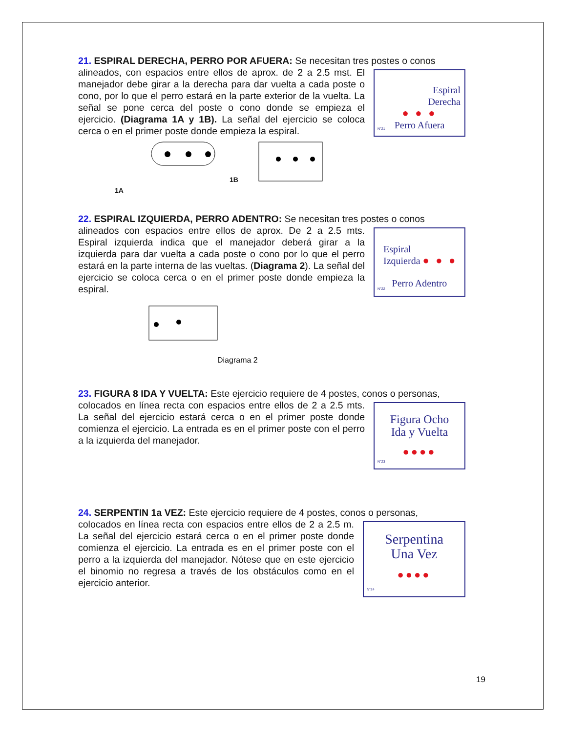21. ESPIRAL DERECHA, PERRO POR AFUERA: Se necesitan tres postes o conos
Espiral
Derecha
● ● ●
Perro Afuera
N°21
alineados, con espacios entre ellos de aprox. de 2 a 2.5 mst. El manejador debe girar a la derecha para dar vuelta a cada poste o cono, por lo que el perro estará en la parte exterior de la vuelta. La señal se pone cerca del poste o cono donde se empieza el ejercicio. (Diagrama 1A y 1B). La señal del ejercicio se coloca cerca o en el primer poste donde empieza la espiral.
1B
1A
22. ESPIRAL IZQUIERDA, PERRO ADENTRO: Se necesitan tres postes o conos
Espiral
Izquierda ● ● ●
Perro Adentro
N°22
alineados con espacios entre ellos de aprox. De 2 a 2.5 mts. Espiral izquierda indica que el manejador deberá girar a la izquierda para dar vuelta a cada poste o cono por lo que el perro estará en la parte interna de las vueltas. (Diagrama 2). La señal del ejercicio se coloca cerca o en el primer poste donde empieza la espiral.
Diagrama 2
23. FIGURA 8 IDA Y VUELTA: Este ejercicio requiere de 4 postes, conos o personas,
Figura Ocho
Ida y Vuelta
●●●●
N°23
colocados en línea recta con espacios entre ellos de 2 a 2.5 mts. La señal del ejercicio estará cerca o en el primer poste donde comienza el ejercicio. La entrada es en el primer poste con el perro a la izquierda del manejador.
24. SERPENTIN 1a VEZ: Este ejercicio requiere de 4 postes, conos o personas,
Serpentina
Una Vez
●●●●
N°24
colocados en línea recta con espacios entre ellos de 2 a 2.5 m. La señal del ejercicio estará cerca o en el primer poste donde comienza el ejercicio. La entrada es en el primer poste con el perro a la izquierda del manejador. Nótese que en este ejercicio el binomio no regresa a través de los obstáculos como en el ejercicio anterior.
19